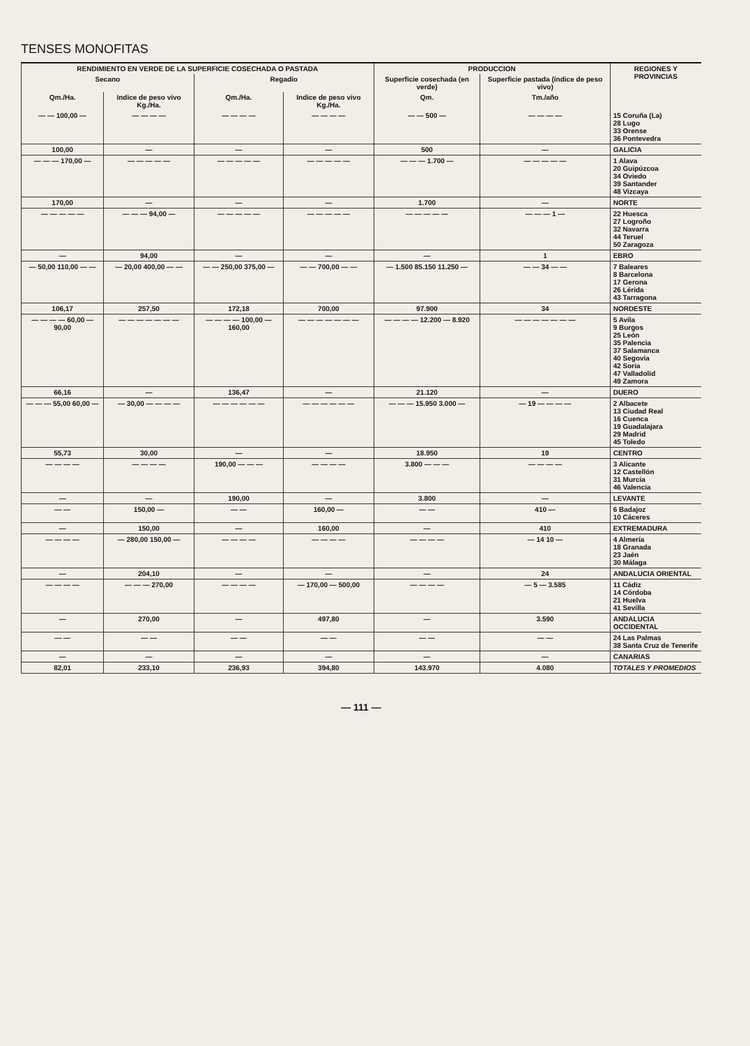TENSES MONOFITAS
| RENDIMIENTO EN VERDE DE LA SUPERFICIE COSECHADA O PASTADA | | | | PRODUCCION | | REGIONES Y PROVINCIAS |
| --- | --- | --- | --- | --- | --- | --- |
| Secano | | Regadío | | Superficie cosechada (en verde) | Superficie pastada (índice de peso vivo) | |
| Qm./Ha. | Indice de peso vivo Kg./Ha. | Qm./Ha. | Indice de peso vivo Kg./Ha. | Qm. | Tm./año | |
| — — 100,00 — | — — — — | — — — — | — — — — | — — 500 — | — — — — | 15 Coruña (La) 28 Lugo 33 Orense 36 Pontevedra |
| 100,00 | — | — | — | 500 | — | GALICIA |
| — — — 170,00 — | — — — — — | — — — — — | — — — — — | — — — 1.700 — | — — — — — | 1 Alava 20 Guipúzcoa 34 Oviedo 39 Santander 48 Vizcaya |
| 170,00 | — | — | — | 1.700 | — | NORTE |
| — — — — — | — — — 94,00 — | — — — — — | — — — — — | — — — — — | — — — 1 — | 22 Huesca 27 Logroño 32 Navarra 44 Teruel 50 Zaragoza |
| — | 94,00 | — | — | — | 1 | EBRO |
| — 50,00 110,00 — — | — 20,00 400,00 — — | — — 250,00 375,00 — | — — 700,00 — — | — 1.500 85.150 11.250 — | — — 34 — — | 7 Baleares 8 Barcelona 17 Gerona 26 Lérida 43 Tarragona |
| 106,17 | 257,50 | 172,18 | 700,00 | 97.900 | 34 | NORDESTE |
| — — — — 60,00 — 90,00 | — — — — — — — | — — — — 100,00 — 160,00 | — — — — — — — | — — — — 12.200 — 8.920 | — — — — — — — | 5 Avila 9 Burgos 25 León 35 Palencia 37 Salamanca 40 Segovia 42 Soria 47 Valladolid 49 Zamora |
| 66,16 | — | 136,47 | — | 21.120 | — | DUERO |
| — — — 55,00 60,00 — | — 30,00 — — — — | — — — — — — | — — — — — — | — — — 15.950 3.000 — | — 19 — — — — | 2 Albacete 13 Ciudad Real 16 Cuenca 19 Guadalajara 29 Madrid 45 Toledo |
| 55,73 | 30,00 | — | — | 18.950 | 19 | CENTRO |
| — — — — | — — — — | 190,00 — — — | — — — — | 3.800 — — — | — — — — | 3 Alicante 12 Castellón 31 Murcia 46 Valencia |
| — | — | 190,00 | — | 3.800 | — | LEVANTE |
| — — | 150,00 — | — — | 160,00 — | — — | 410 — | 6 Badajoz 10 Cáceres |
| — | 150,00 | — | 160,00 | — | 410 | EXTREMADURA |
| — — — — | — 280,00 150,00 — | — — — — | — — — — | — — — — | — 14 10 — | 4 Almería 18 Granada 23 Jaén 30 Málaga |
| — | 204,10 | — | — | — | 24 | ANDALUCIA ORIENTAL |
| — — — — | — — — 270,00 | — — — — | — 170,00 — 500,00 | — — — — | — 5 — 3.585 | 11 Cádiz 14 Córdoba 21 Huelva 41 Sevilla |
| — | 270,00 | — | 497,80 | — | 3.590 | ANDALUCIA OCCIDENTAL |
| — — | — — | — — | — — | — — | — — | 24 Las Palmas 38 Santa Cruz de Tenerife |
| — | — | — | — | — | — | CANARIAS |
| 82,01 | 233,10 | 236,93 | 394,80 | 143.970 | 4.080 | TOTALES Y PROMEDIOS |
— 111 —